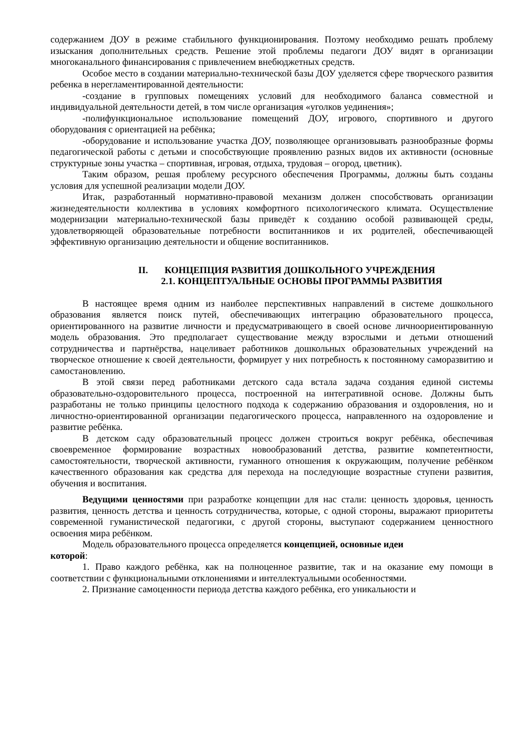содержанием ДОУ в режиме стабильного функционирования. Поэтому необходимо решать проблему изыскания дополнительных средств. Решение этой проблемы педагоги ДОУ видят в организации многоканального финансирования с привлечением внебюджетных средств.
Особое место в создании материально-технической базы ДОУ уделяется сфере творческого развития ребенка в нерегламентированной деятельности:
-создание в групповых помещениях условий для необходимого баланса совместной и индивидуальной деятельности детей, в том числе организация «уголков уединения»;
-полифункциональное использование помещений ДОУ, игрового, спортивного и другого оборудования с ориентацией на ребёнка;
-оборудование и использование участка ДОУ, позволяющее организовывать разнообразные формы педагогической работы с детьми и способствующие проявлению разных видов их активности (основные структурные зоны участка – спортивная, игровая, отдыха, трудовая – огород, цветник).
Таким образом, решая проблему ресурсного обеспечения Программы, должны быть созданы условия для успешной реализации модели ДОУ.
Итак, разработанный нормативно-правовой механизм должен способствовать организации жизнедеятельности коллектива в условиях комфортного психологического климата. Осуществление модернизации материально-технической базы приведёт к созданию особой развивающей среды, удовлетворяющей образовательные потребности воспитанников и их родителей, обеспечивающей эффективную организацию деятельности и общение воспитанников.
II. КОНЦЕПЦИЯ РАЗВИТИЯ ДОШКОЛЬНОГО УЧРЕЖДЕНИЯ
2.1. КОНЦЕПТУАЛЬНЫЕ ОСНОВЫ ПРОГРАММЫ РАЗВИТИЯ
В настоящее время одним из наиболее перспективных направлений в системе дошкольного образования является поиск путей, обеспечивающих интеграцию образовательного процесса, ориентированного на развитие личности и предусматривающего в своей основе личноориентированную модель образования. Это предполагает существование между взрослыми и детьми отношений сотрудничества и партнёрства, нацеливает работников дошкольных образовательных учреждений на творческое отношение к своей деятельности, формирует у них потребность к постоянному саморазвитию и самостановлению.
В этой связи перед работниками детского сада встала задача создания единой системы образовательно-оздоровительного процесса, построенной на интегративной основе. Должны быть разработаны не только принципы целостного подхода к содержанию образования и оздоровления, но и личностно-ориентированной организации педагогического процесса, направленного на оздоровление и развитие ребёнка.
В детском саду образовательный процесс должен строиться вокруг ребёнка, обеспечивая своевременное формирование возрастных новообразований детства, развитие компетентности, самостоятельности, творческой активности, гуманного отношения к окружающим, получение ребёнком качественного образования как средства для перехода на последующие возрастные ступени развития, обучения и воспитания.
Ведущими ценностями при разработке концепции для нас стали: ценность здоровья, ценность развития, ценность детства и ценность сотрудничества, которые, с одной стороны, выражают приоритеты современной гуманистической педагогики, с другой стороны, выступают содержанием ценностного освоения мира ребёнком.
Модель образовательного процесса определяется концепцией, основные идеи
которой:
1. Право каждого ребёнка, как на полноценное развитие, так и на оказание ему помощи в соответствии с функциональными отклонениями и интеллектуальными особенностями.
2. Признание самоценности периода детства каждого ребёнка, его уникальности и